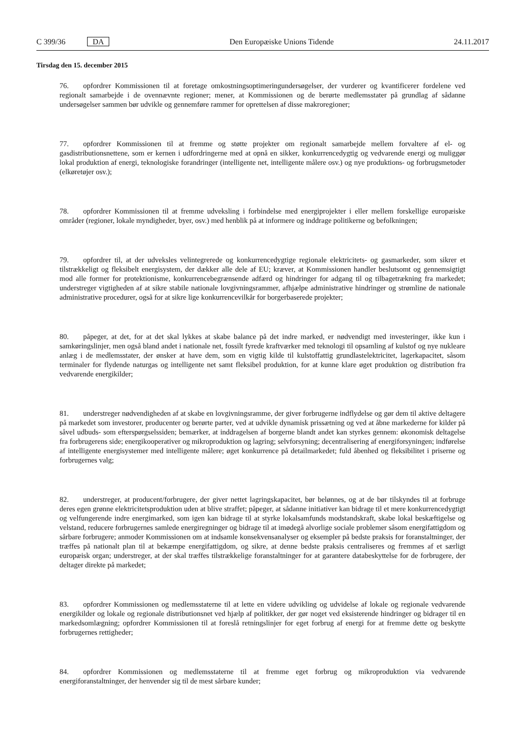C 399/36 DA Den Europæiske Unions Tidende 24.11.2017
Tirsdag den 15. december 2015
76. opfordrer Kommissionen til at foretage omkostningsoptimeringundersøgelser, der vurderer og kvantificerer fordelene ved regionalt samarbejde i de ovennævnte regioner; mener, at Kommissionen og de berørte medlemsstater på grundlag af sådanne undersøgelser sammen bør udvikle og gennemføre rammer for oprettelsen af disse makroregioner;
77. opfordrer Kommissionen til at fremme og støtte projekter om regionalt samarbejde mellem forvaltere af el- og gasdistributionsnettene, som er kernen i udfordringerne med at opnå en sikker, konkurrencedygtig og vedvarende energi og muliggør lokal produktion af energi, teknologiske forandringer (intelligente net, intelligente målere osv.) og nye produktions- og forbrugsmetoder (elkøretøjer osv.);
78. opfordrer Kommissionen til at fremme udveksling i forbindelse med energiprojekter i eller mellem forskellige europæiske områder (regioner, lokale myndigheder, byer, osv.) med henblik på at informere og inddrage politikerne og befolkningen;
79. opfordrer til, at der udveksles velintegrerede og konkurrencedygtige regionale elektricitets- og gasmarkeder, som sikrer et tilstrækkeligt og fleksibelt energisystem, der dækker alle dele af EU; kræver, at Kommissionen handler beslutsomt og gennemsigtigt mod alle former for protektionisme, konkurrencebegrænsende adfærd og hindringer for adgang til og tilbagetrækning fra markedet; understreger vigtigheden af at sikre stabile nationale lovgivningsrammer, afhjælpe administrative hindringer og strømline de nationale administrative procedurer, også for at sikre lige konkurrencevilkår for borgerbaserede projekter;
80. påpeger, at det, for at det skal lykkes at skabe balance på det indre marked, er nødvendigt med investeringer, ikke kun i samkøringslinjer, men også bland andet i nationale net, fossilt fyrede kraftværker med teknologi til opsamling af kulstof og nye nukleare anlæg i de medlemsstater, der ønsker at have dem, som en vigtig kilde til kulstoffattig grundlastelektricitet, lagerkapacitet, såsom terminaler for flydende naturgas og intelligente net samt fleksibel produktion, for at kunne klare øget produktion og distribution fra vedvarende energikilder;
81. understreger nødvendigheden af at skabe en lovgivningsramme, der giver forbrugerne indflydelse og gør dem til aktive deltagere på markedet som investorer, producenter og berørte parter, ved at udvikle dynamisk prissætning og ved at åbne markederne for kilder på såvel udbuds- som efterspørgselssiden; bemærker, at inddragelsen af borgerne blandt andet kan styrkes gennem: økonomisk deltagelse fra forbrugerens side; energikooperativer og mikroproduktion og lagring; selvforsyning; decentralisering af energiforsyningen; indførelse af intelligente energisystemer med intelligente målere; øget konkurrence på detailmarkedet; fuld åbenhed og fleksibilitet i priserne og forbrugernes valg;
82. understreger, at producent/forbrugere, der giver nettet lagringskapacitet, bør belønnes, og at de bør tilskyndes til at forbruge deres egen grønne elektricitetsproduktion uden at blive straffet; påpeger, at sådanne initiativer kan bidrage til et mere konkurrencedygtigt og velfungerende indre energimarked, som igen kan bidrage til at styrke lokalsamfunds modstandskraft, skabe lokal beskæftigelse og velstand, reducere forbrugernes samlede energiregninger og bidrage til at imødegå alvorlige sociale problemer såsom energifattigdom og sårbare forbrugere; anmoder Kommissionen om at indsamle konsekvensanalyser og eksempler på bedste praksis for foranstaltninger, der træffes på nationalt plan til at bekæmpe energifattigdom, og sikre, at denne bedste praksis centraliseres og fremmes af et særligt europæisk organ; understreger, at der skal træffes tilstrækkelige foranstaltninger for at garantere databeskyttelse for de forbrugere, der deltager direkte på markedet;
83. opfordrer Kommissionen og medlemsstaterne til at lette en videre udvikling og udvidelse af lokale og regionale vedvarende energikilder og lokale og regionale distributionsnet ved hjælp af politikker, der gør noget ved eksisterende hindringer og bidrager til en markedsomlægning; opfordrer Kommissionen til at foreslå retningslinjer for eget forbrug af energi for at fremme dette og beskytte forbrugernes rettigheder;
84. opfordrer Kommissionen og medlemsstaterne til at fremme eget forbrug og mikroproduktion via vedvarende energiforanstaltninger, der henvender sig til de mest sårbare kunder;